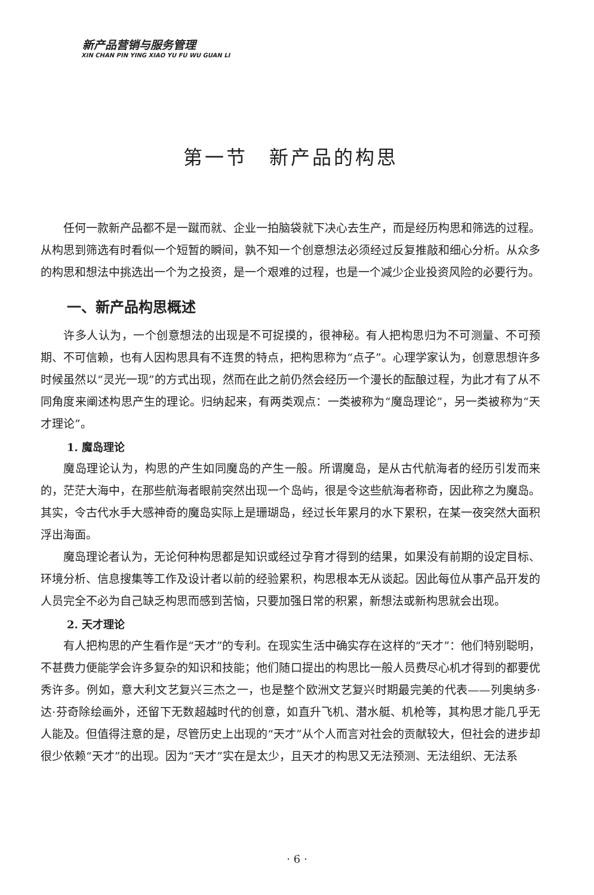新产品营销与服务管理
XIN CHAN PIN YING XIAO YU FU WU GUAN LI
第一节　新产品的构思
任何一款新产品都不是一蹴而就、企业一拍脑袋就下决心去生产，而是经历构思和筛选的过程。从构思到筛选有时看似一个短暂的瞬间，孰不知一个创意想法必须经过反复推敲和细心分析。从众多的构思和想法中挑选出一个为之投资，是一个艰难的过程，也是一个减少企业投资风险的必要行为。
一、新产品构思概述
许多人认为，一个创意想法的出现是不可捉摸的，很神秘。有人把构思归为不可测量、不可预期、不可信赖，也有人因构思具有不连贯的特点，把构思称为“点子”。心理学家认为，创意思想许多时候虽然以“灵光一现”的方式出现，然而在此之前仍然会经历一个漫长的酝酿过程，为此才有了从不同角度来阐述构思产生的理论。归纳起来，有两类观点：一类被称为“魔岛理论”，另一类被称为“天才理论”。
1. 魔岛理论
魔岛理论认为，构思的产生如同魔岛的产生一般。所谓魔岛，是从古代航海者的经历引发而来的，茫茫大海中，在那些航海者眼前突然出现一个岛屿，很是令这些航海者称奇，因此称之为魔岛。其实，令古代水手大感神奇的魔岛实际上是珊瑚岛，经过长年累月的水下累积，在某一夜突然大面积浮出海面。
魔岛理论者认为，无论何种构思都是知识或经过孕育才得到的结果，如果没有前期的设定目标、环境分析、信息搜集等工作及设计者以前的经验累积，构思根本无从谈起。因此每位从事产品开发的人员完全不必为自己缺乏构思而感到苦恼，只要加强日常的积累，新想法或新构思就会出现。
2. 天才理论
有人把构思的产生看作是“天才”的专利。在现实生活中确实存在这样的“天才”：他们特别聪明，不甚费力便能学会许多复杂的知识和技能；他们随口提出的构思比一般人员费尽心机才得到的都要优秀许多。例如，意大利文艺复兴三杰之一，也是整个欧洲文艺复兴时期最完美的代表——列奥纳多·达·芬奇除绘画外，还留下无数超越时代的创意，如直升飞机、潜水艇、机枪等，其构思才能几乎无人能及。但值得注意的是，尽管历史上出现的“天才”从个人而言对社会的贡献较大，但社会的进步却很少依赖“天才”的出现。因为“天才”实在是太少，且天才的构思又无法预测、无法组织、无法系
· 6 ·